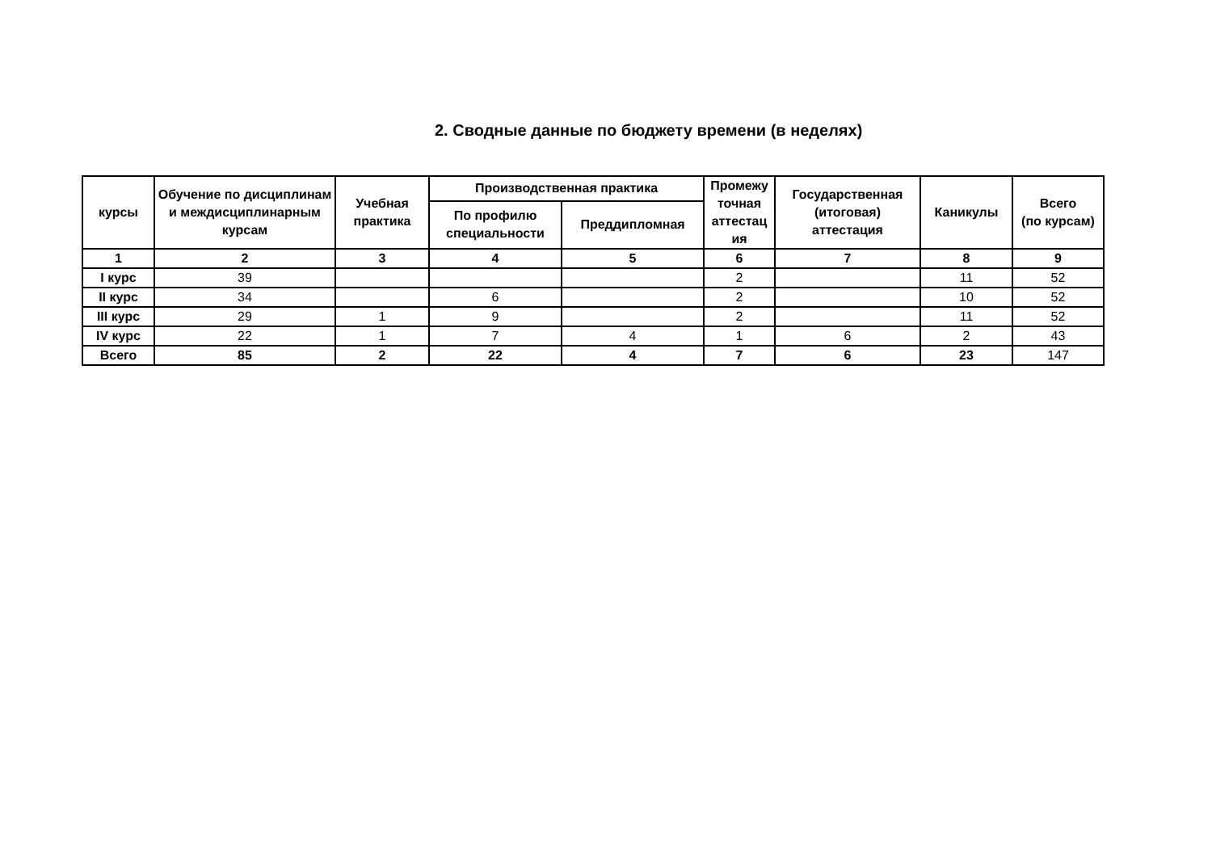2. Сводные данные по бюджету времени (в неделях)
| курсы | Обучение по дисциплинам и междисциплинарным курсам | Учебная практика | Производственная практика | | Промежу точная аттестац ия | Государственная (итоговая) аттестация | Каникулы | Всего (по курсам) |
| --- | --- | --- | --- | --- | --- | --- | --- | --- |
| | | | По профилю специальности | Преддипломная | | | | |
| 1 | 2 | 3 | 4 | 5 | 6 | 7 | 8 | 9 |
| I курс | 39 | | | | 2 | | 11 | 52 |
| II курс | 34 | | 6 | | 2 | | 10 | 52 |
| III курс | 29 | 1 | 9 | | 2 | | 11 | 52 |
| IV курс | 22 | 1 | 7 | 4 | 1 | 6 | 2 | 43 |
| Всего | 85 | 2 | 22 | 4 | 7 | 6 | 23 | 147 |